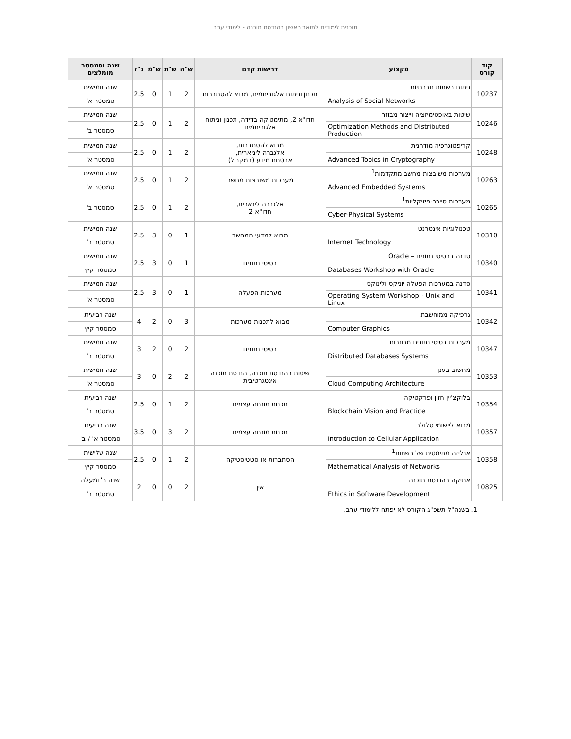תוכנית לימודים לתואר ראשון בהנדסת תוכנה - לימודי ערב
| קוד קורס | מקצוע | דרישות קדם | ש"ה | ש"ת | ש"מ | נ"ז | שנה וסמסטר מומלצים |
| --- | --- | --- | --- | --- | --- | --- | --- |
| 10237 | ניתוח רשתות חברתיות | תכנון וניתוח אלגוריתמים, מבוא להסתברות | 2 | 1 | 0 | 2.5 | שנה חמישית |
| | Analysis of Social Networks | | | | | | סמסטר א' |
| 10246 | שיטות באופטימיזציה וייצור מבוזר | חדו"א 2, מתימטיקה בדידה, תכנון וניתוח אלגוריתמים | 2 | 1 | 0 | 2.5 | שנה חמישית |
| | Optimization Methods and Distributed Production | | | | | | סמסטר ב' |
| 10248 | קריפטוגרפיה מודרנית | מבוא להסתברות, אלגברה ליניארית, אבטחת מידע (במקביל) | 2 | 1 | 0 | 2.5 | שנה חמישית |
| | Advanced Topics in Cryptography | | | | | | סמסטר א' |
| 10263 | מערכות משובצות מחשב מתקדמות<sup>1</sup> | מערכות משובצות מחשב | 2 | 1 | 0 | 2.5 | שנה חמישית |
| | Advanced Embedded Systems | | | | | | סמסטר א' |
| 10265 | מערכות סייבר-פיזיקליות<sup>1</sup> | אלגברה לינארית, חדו"א 2 | 2 | 1 | 0 | 2.5 | סמסטר ב' |
| | Cyber-Physical Systems | | | | | | |
| 10310 | טכנולוגיות אינטרנט | מבוא למדעי המחשב | 1 | 0 | 3 | 2.5 | שנה חמישית |
| | Internet Technology | | | | | | סמסטר ב' |
| 10340 | סדנה בבסיסי נתונים – Oracle | בסיסי נתונים | 1 | 0 | 3 | 2.5 | שנה חמישית |
| | Databases Workshop with Oracle | | | | | | סמסטר קיץ |
| 10341 | סדנה במערכות הפעלה יוניקס ולינוקס | מערכות הפעלה | 1 | 0 | 3 | 2.5 | שנה חמישית |
| | Operating System Workshop - Unix and Linux | | | | | | סמסטר א' |
| 10342 | גרפיקה ממוחשבת | מבוא לתכנות מערכות | 3 | 0 | 2 | 4 | שנה רביעית |
| | Computer Graphics | | | | | | סמסטר קיץ |
| 10347 | מערכות בסיסי נתונים מבוזרות | בסיסי נתונים | 2 | 0 | 2 | 3 | שנה חמישית |
| | Distributed Databases Systems | | | | | | סמסטר ב' |
| 10353 | מחשוב בענן | שיטות בהנדסת תוכנה, הנדסת תוכנה אינטגרטיבית | 2 | 2 | 0 | 3 | שנה חמישית |
| | Cloud Computing Architecture | | | | | | סמסטר א' |
| 10354 | בלוקצ'יין חזון ופרקטיקה | תכנות מונחה עצמים | 2 | 1 | 0 | 2.5 | שנה רביעית |
| | Blockchain Vision and Practice | | | | | | סמסטר ב' |
| 10357 | מבוא ליישומי סלולר | תכנות מונחה עצמים | 2 | 3 | 0 | 3.5 | שנה רביעית |
| | Introduction to Cellular Application | | | | | | סמסטר א' / ב' |
| 10358 | אנליזה מתימטית של רשתות<sup>1</sup> | הסתברות או סטטיסטיקה | 2 | 1 | 0 | 2.5 | שנה שלישית |
| | Mathematical Analysis of Networks | | | | | | סמסטר קיץ |
| 10825 | אתיקה בהנדסת תוכנה | אין | 2 | 0 | 0 | 2 | שנה ב' ומעלה |
| | Ethics in Software Development | | | | | | סמסטר ב' |
1. בשנה"ל תשפ"ג הקורס לא יפתח ללימודי ערב.